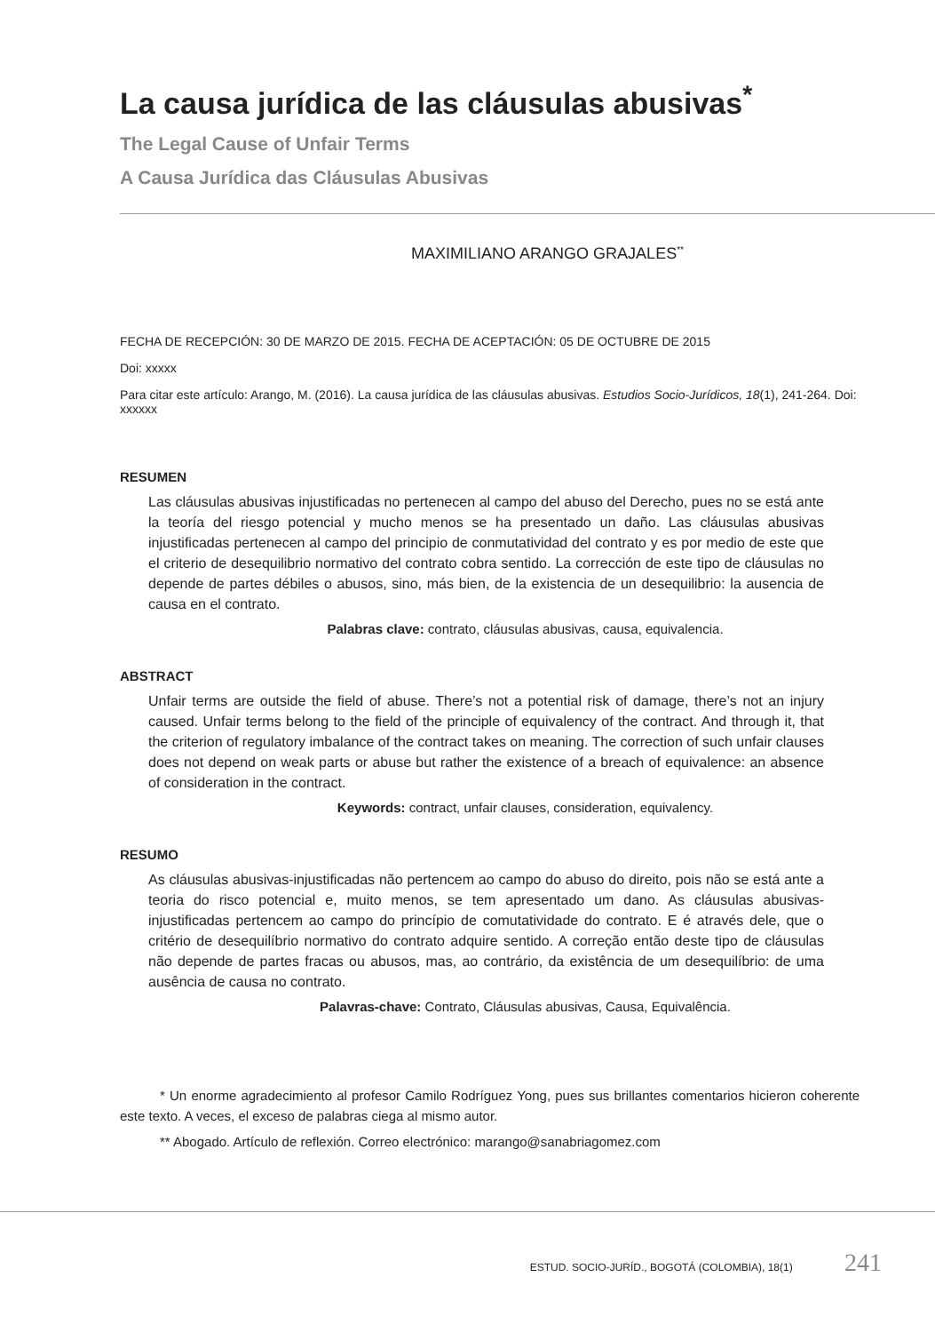La causa jurídica de las cláusulas abusivas<sup>*</sup>
The Legal Cause of Unfair Terms
A Causa Jurídica das Cláusulas Abusivas
MAXIMILIANO ARANGO GRAJALES<sup>**</sup>
FECHA DE RECEPCIÓN: 30 DE MARZO DE 2015. FECHA DE ACEPTACIÓN: 05 DE OCTUBRE DE 2015
Doi: xxxxx
Para citar este artículo: Arango, M. (2016). La causa jurídica de las cláusulas abusivas. Estudios Socio-Jurídicos, 18(1), 241-264. Doi: xxxxxx
RESUMEN
Las cláusulas abusivas injustificadas no pertenecen al campo del abuso del Derecho, pues no se está ante la teoría del riesgo potencial y mucho menos se ha presentado un daño. Las cláusulas abusivas injustificadas pertenecen al campo del principio de conmutatividad del contrato y es por medio de este que el criterio de desequilibrio normativo del contrato cobra sentido. La corrección de este tipo de cláusulas no depende de partes débiles o abusos, sino, más bien, de la existencia de un desequilibrio: la ausencia de causa en el contrato.
Palabras clave: contrato, cláusulas abusivas, causa, equivalencia.
ABSTRACT
Unfair terms are outside the field of abuse. There’s not a potential risk of damage, there’s not an injury caused. Unfair terms belong to the field of the principle of equivalency of the contract. And through it, that the criterion of regulatory imbalance of the contract takes on meaning. The correction of such unfair clauses does not depend on weak parts or abuse but rather the existence of a breach of equivalence: an absence of consideration in the contract.
Keywords: contract, unfair clauses, consideration, equivalency.
RESUMO
As cláusulas abusivas-injustificadas não pertencem ao campo do abuso do direito, pois não se está ante a teoria do risco potencial e, muito menos, se tem apresentado um dano. As cláusulas abusivas-injustificadas pertencem ao campo do princípio de comutatividade do contrato. E é através dele, que o critério de desequilíbrio normativo do contrato adquire sentido. A correção então deste tipo de cláusulas não depende de partes fracas ou abusos, mas, ao contrário, da existência de um desequilíbrio: de uma ausência de causa no contrato.
Palavras-chave: Contrato, Cláusulas abusivas, Causa, Equivalência.
* Un enorme agradecimiento al profesor Camilo Rodríguez Yong, pues sus brillantes comentarios hicieron coherente este texto. A veces, el exceso de palabras ciega al mismo autor.
** Abogado. Artículo de reflexión. Correo electrónico: marango@sanabriagomez.com
ESTUD. SOCIO-JURÍD., BOGOTÁ (COLOMBIA), 18(1) 241